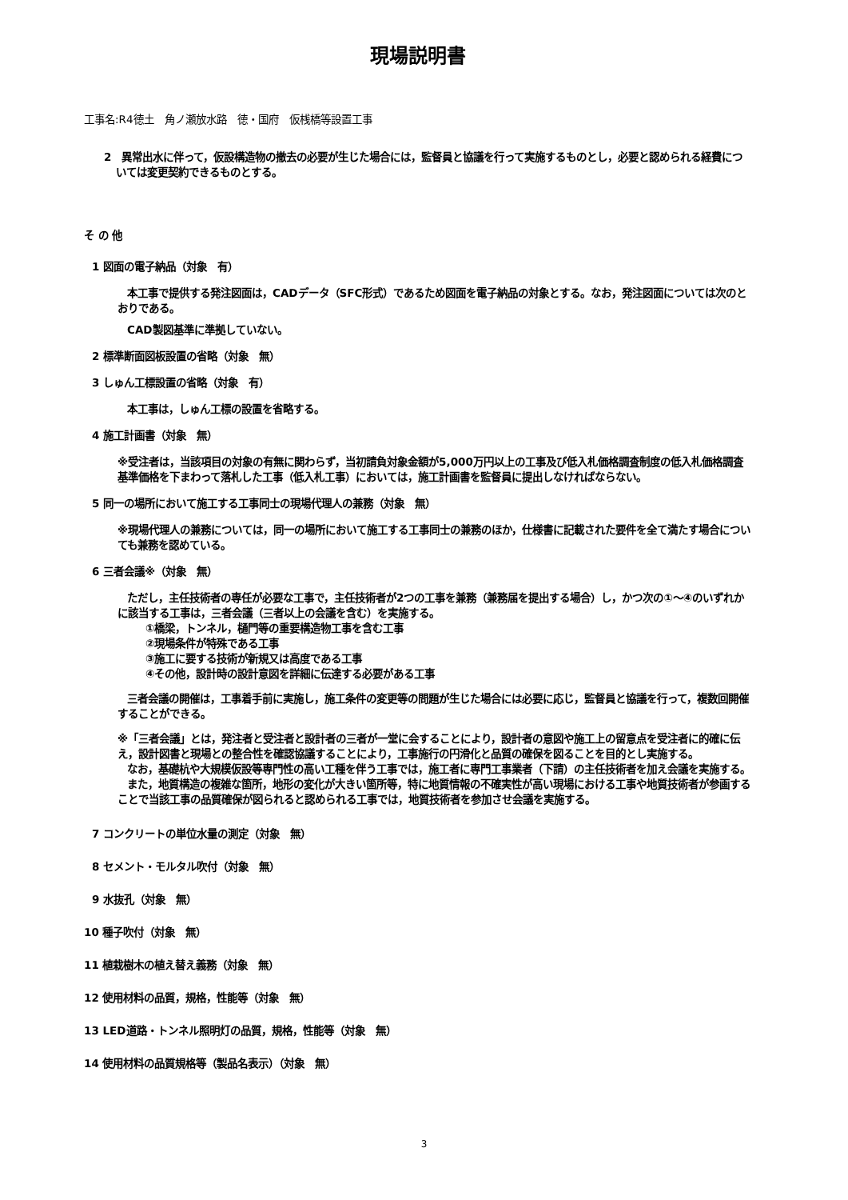現場説明書
工事名:R4徳土　角ノ瀬放水路　徳・国府　仮桟橋等設置工事
2　異常出水に伴って，仮設構造物の撤去の必要が生じた場合には，監督員と協議を行って実施するものとし，必要と認められる経費については変更契約できるものとする。
そ の 他
1 図面の電子納品（対象　有）
本工事で提供する発注図面は，CADデータ（SFC形式）であるため図面を電子納品の対象とする。なお，発注図面については次のとおりである。
CAD製図基準に準拠していない。
2 標準断面図板設置の省略（対象　無）
3 しゅん工標設置の省略（対象　有）
本工事は，しゅん工標の設置を省略する。
4 施工計画書（対象　無）
※受注者は，当該項目の対象の有無に関わらず，当初請負対象金額が5,000万円以上の工事及び低入札価格調査制度の低入札価格調査基準価格を下まわって落札した工事（低入札工事）においては，施工計画書を監督員に提出しなければならない。
5 同一の場所において施工する工事同士の現場代理人の兼務（対象　無）
※現場代理人の兼務については，同一の場所において施工する工事同士の兼務のほか，仕様書に記載された要件を全て満たす場合についても兼務を認めている。
6 三者会議※（対象　無）
ただし，主任技術者の専任が必要な工事で，主任技術者が2つの工事を兼務（兼務届を提出する場合）し，かつ次の①～④のいずれかに該当する工事は，三者会議（三者以上の会議を含む）を実施する。
①橋梁，トンネル，樋門等の重要構造物工事を含む工事
②現場条件が特殊である工事
③施工に要する技術が新規又は高度である工事
④その他，設計時の設計意図を詳細に伝達する必要がある工事
三者会議の開催は，工事着手前に実施し，施工条件の変更等の問題が生じた場合には必要に応じ，監督員と協議を行って，複数回開催することができる。
※「三者会議」とは，発注者と受注者と設計者の三者が一堂に会することにより，設計者の意図や施工上の留意点を受注者に的確に伝え，設計図書と現場との整合性を確認協議することにより，工事施行の円滑化と品質の確保を図ることを目的とし実施する。
なお，基礎杭や大規模仮設等専門性の高い工種を伴う工事では，施工者に専門工事業者（下請）の主任技術者を加え会議を実施する。
また，地質構造の複雑な箇所，地形の変化が大きい箇所等，特に地質情報の不確実性が高い現場における工事や地質技術者が参画することで当該工事の品質確保が図られると認められる工事では，地質技術者を参加させ会議を実施する。
7 コンクリートの単位水量の測定（対象　無）
8 セメント・モルタル吹付（対象　無）
9 水抜孔（対象　無）
10 種子吹付（対象　無）
11 植栽樹木の植え替え義務（対象　無）
12 使用材料の品質，規格，性能等（対象　無）
13 LED道路・トンネル照明灯の品質，規格，性能等（対象　無）
14 使用材料の品質規格等（製品名表示）（対象　無）
3